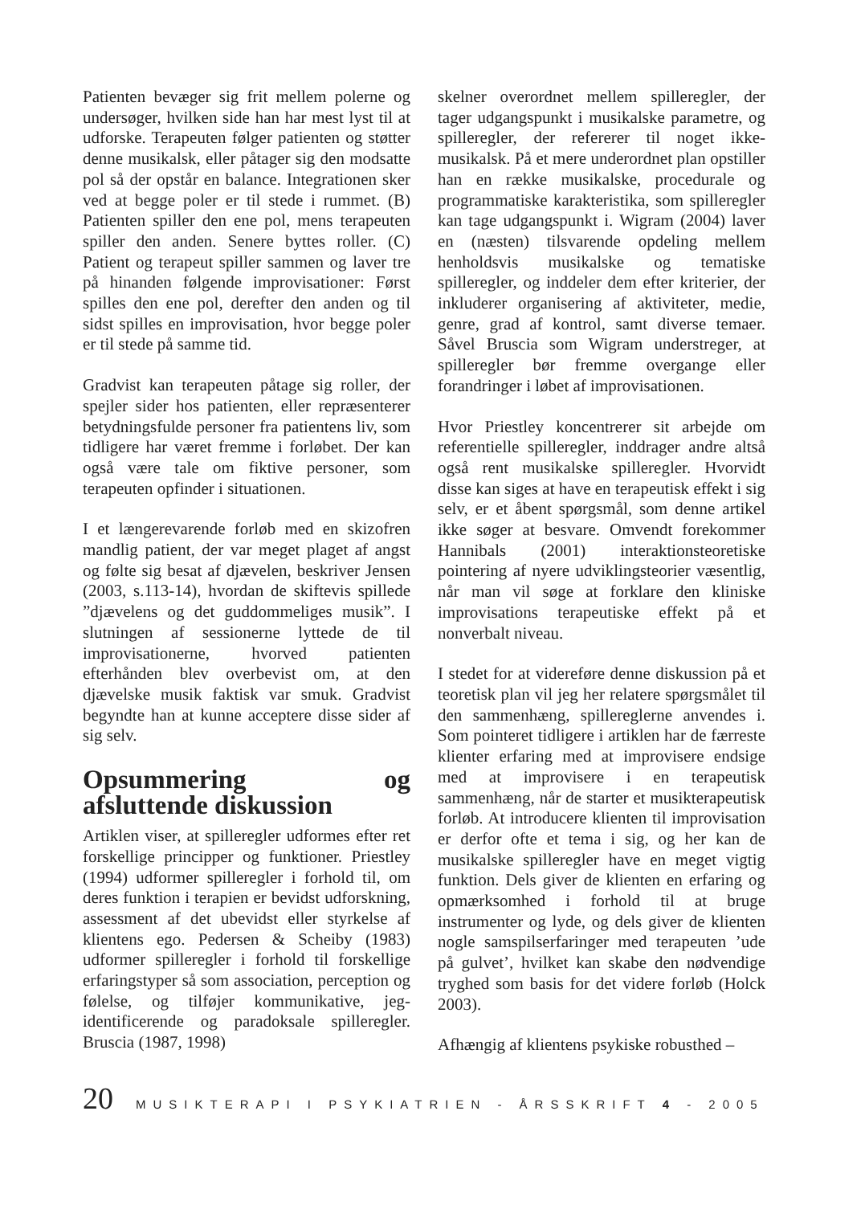Patienten bevæger sig frit mellem polerne og undersøger, hvilken side han har mest lyst til at udforske. Terapeuten følger patienten og støtter denne musikalsk, eller påtager sig den modsatte pol så der opstår en balance. Integrationen sker ved at begge poler er til stede i rummet. (B) Patienten spiller den ene pol, mens terapeuten spiller den anden. Senere byttes roller. (C) Patient og terapeut spiller sammen og laver tre på hinanden følgende improvisationer: Først spilles den ene pol, derefter den anden og til sidst spilles en improvisation, hvor begge poler er til stede på samme tid.
Gradvist kan terapeuten påtage sig roller, der spejler sider hos patienten, eller repræsenterer betydningsfulde personer fra patientens liv, som tidligere har været fremme i forløbet. Der kan også være tale om fiktive personer, som terapeuten opfinder i situationen.
I et længerevarende forløb med en skizofren mandlig patient, der var meget plaget af angst og følte sig besat af djævelen, beskriver Jensen (2003, s.113-14), hvordan de skiftevis spillede ”djævelens og det guddommeliges musik”. I slutningen af sessionerne lyttede de til improvisationerne, hvorved patienten efterhånden blev overbevist om, at den djævelske musik faktisk var smuk. Gradvist begyndte han at kunne acceptere disse sider af sig selv.
Opsummering og afsluttende diskussion
Artiklen viser, at spilleregler udformes efter ret forskellige principper og funktioner. Priestley (1994) udformer spilleregler i forhold til, om deres funktion i terapien er bevidst udforskning, assessment af det ubevidst eller styrkelse af klientens ego. Pedersen & Scheiby (1983) udformer spilleregler i forhold til forskellige erfaringstyper så som association, perception og følelse, og tilføjer kommunikative, jeg-identificerende og paradoksale spilleregler. Bruscia (1987, 1998)
skelner overordnet mellem spilleregler, der tager udgangspunkt i musikalske parametre, og spilleregler, der refererer til noget ikke-musikalsk. På et mere underordnet plan opstiller han en række musikalske, procedurale og programmatiske karakteristika, som spilleregler kan tage udgangspunkt i. Wigram (2004) laver en (næsten) tilsvarende opdeling mellem henholdsvis musikalske og tematiske spilleregler, og inddeler dem efter kriterier, der inkluderer organisering af aktiviteter, medie, genre, grad af kontrol, samt diverse temaer. Såvel Bruscia som Wigram understreger, at spilleregler bør fremme overgange eller forandringer i løbet af improvisationen.
Hvor Priestley koncentrerer sit arbejde om referentielle spilleregler, inddrager andre altså også rent musikalske spilleregler. Hvorvidt disse kan siges at have en terapeutisk effekt i sig selv, er et åbent spørgsmål, som denne artikel ikke søger at besvare. Omvendt forekommer Hannibals (2001) interaktionsteoretiske pointering af nyere udviklingsteorier væsentlig, når man vil søge at forklare den kliniske improvisations terapeutiske effekt på et nonverbalt niveau.
I stedet for at videreføre denne diskussion på et teoretisk plan vil jeg her relatere spørgsmålet til den sammenhæng, spillereglerne anvendes i. Som pointeret tidligere i artiklen har de færreste klienter erfaring med at improvisere endsige med at improvisere i en terapeutisk sammenhæng, når de starter et musikterapeutisk forløb. At introducere klienten til improvisation er derfor ofte et tema i sig, og her kan de musikalske spilleregler have en meget vigtig funktion. Dels giver de klienten en erfaring og opmærksomhed i forhold til at bruge instrumenter og lyde, og dels giver de klienten nogle samspilserfaringer med terapeuten ’ude på gulvet’, hvilket kan skabe den nødvendige tryghed som basis for det videre forløb (Holck 2003).
Afhængig af klientens psykiske robusthed –
20 MUSIKTERAPI I PSYKIATRIEN - ÅRSSKRIFT 4 - 2005